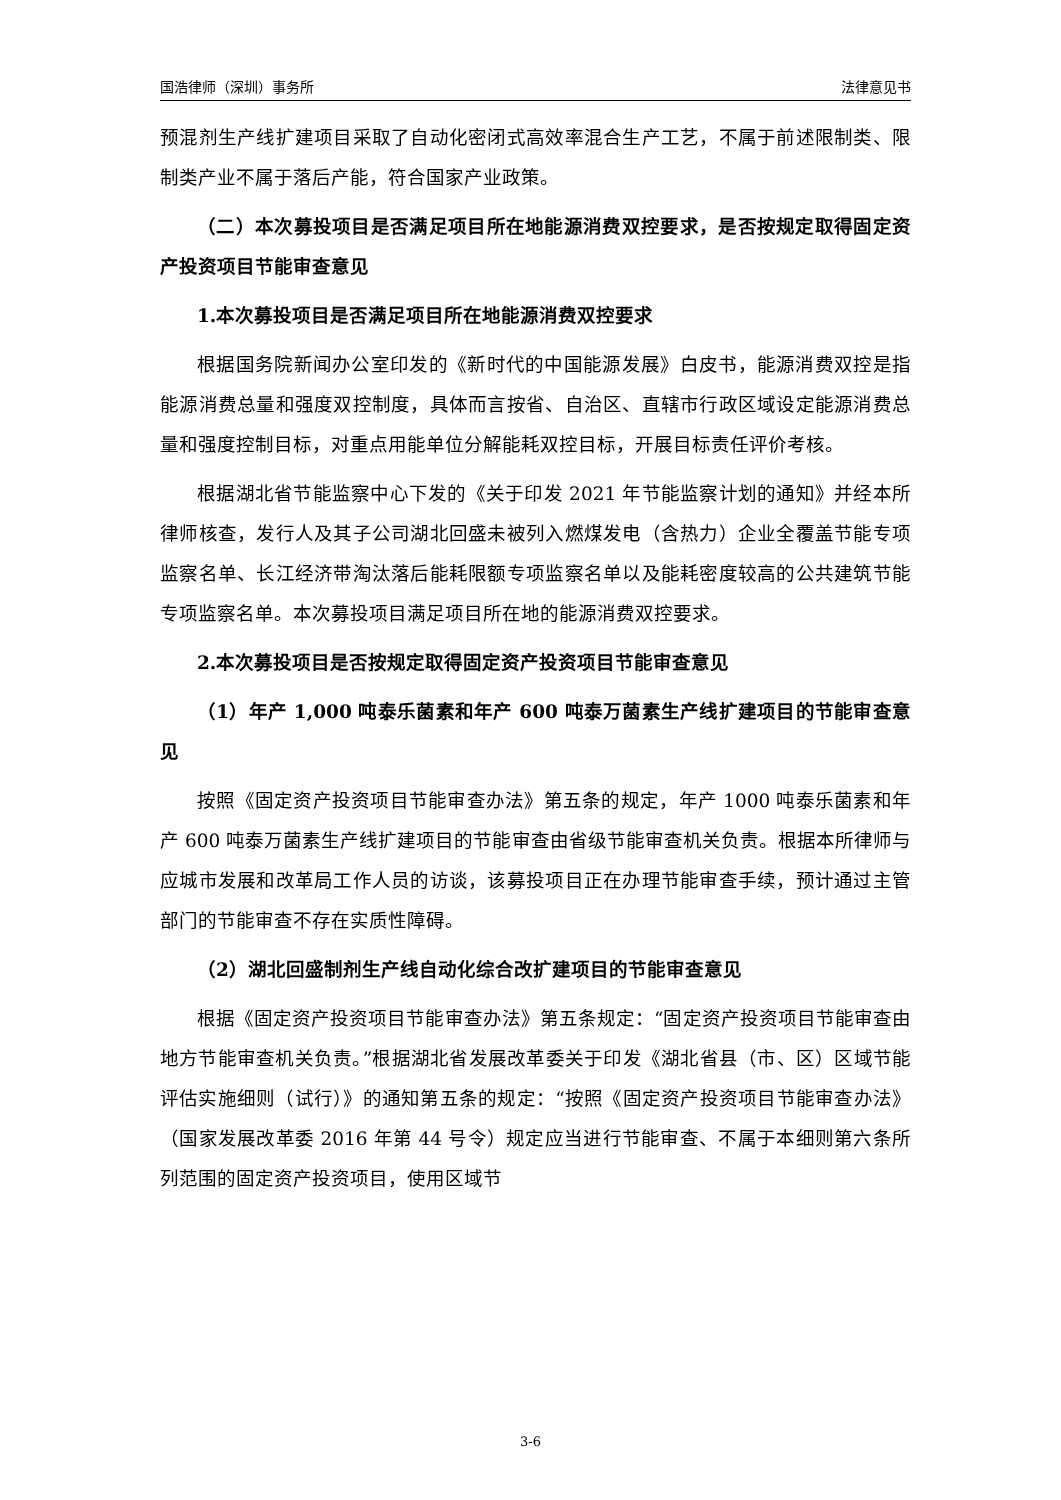国浩律师（深圳）事务所 法律意见书
预混剂生产线扩建项目采取了自动化密闭式高效率混合生产工艺，不属于前述限制类、限制类产业不属于落后产能，符合国家产业政策。
（二）本次募投项目是否满足项目所在地能源消费双控要求，是否按规定取得固定资产投资项目节能审查意见
1.本次募投项目是否满足项目所在地能源消费双控要求
根据国务院新闻办公室印发的《新时代的中国能源发展》白皮书，能源消费双控是指能源消费总量和强度双控制度，具体而言按省、自治区、直辖市行政区域设定能源消费总量和强度控制目标，对重点用能单位分解能耗双控目标，开展目标责任评价考核。
根据湖北省节能监察中心下发的《关于印发 2021 年节能监察计划的通知》并经本所律师核查，发行人及其子公司湖北回盛未被列入燃煤发电（含热力）企业全覆盖节能专项监察名单、长江经济带淘汰落后能耗限额专项监察名单以及能耗密度较高的公共建筑节能专项监察名单。本次募投项目满足项目所在地的能源消费双控要求。
2.本次募投项目是否按规定取得固定资产投资项目节能审查意见
（1）年产 1,000 吨泰乐菌素和年产 600 吨泰万菌素生产线扩建项目的节能审查意见
按照《固定资产投资项目节能审查办法》第五条的规定，年产 1000 吨泰乐菌素和年产 600 吨泰万菌素生产线扩建项目的节能审查由省级节能审查机关负责。根据本所律师与应城市发展和改革局工作人员的访谈，该募投项目正在办理节能审查手续，预计通过主管部门的节能审查不存在实质性障碍。
（2）湖北回盛制剂生产线自动化综合改扩建项目的节能审查意见
根据《固定资产投资项目节能审查办法》第五条规定：“固定资产投资项目节能审查由地方节能审查机关负责。”根据湖北省发展改革委关于印发《湖北省县（市、区）区域节能评估实施细则（试行）》的通知第五条的规定：“按照《固定资产投资项目节能审查办法》（国家发展改革委 2016 年第 44 号令）规定应当进行节能审查、不属于本细则第六条所列范围的固定资产投资项目，使用区域节
3-6